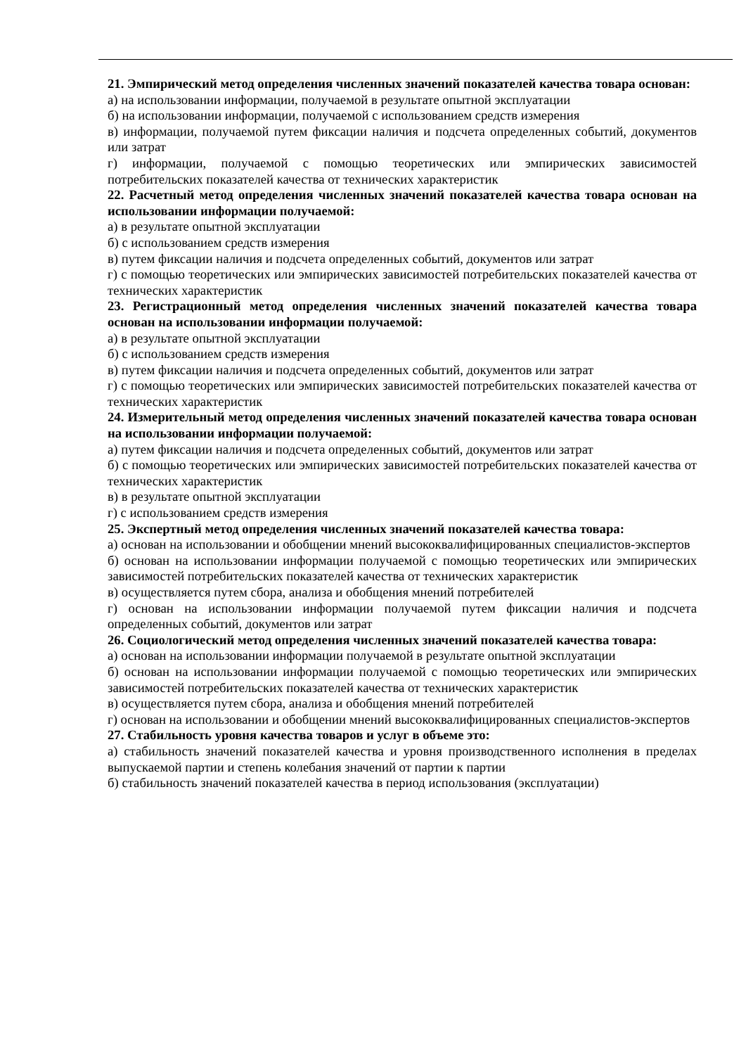21. Эмпирический метод определения численных значений показателей качества товара основан:
а) на использовании информации, получаемой в результате опытной эксплуатации
б) на использовании информации, получаемой с использованием средств измерения
в) информации, получаемой путем фиксации наличия и подсчета определенных событий, документов или затрат
г) информации, получаемой с помощью теоретических или эмпирических зависимостей потребительских показателей качества от технических характеристик
22. Расчетный метод определения численных значений показателей качества товара основан на использовании информации получаемой:
а) в результате опытной эксплуатации
б) с использованием средств измерения
в) путем фиксации наличия и подсчета определенных событий, документов или затрат
г) с помощью теоретических или эмпирических зависимостей потребительских показателей качества от технических характеристик
23. Регистрационный метод определения численных значений показателей качества товара основан на использовании информации получаемой:
а) в результате опытной эксплуатации
б) с использованием средств измерения
в) путем фиксации наличия и подсчета определенных событий, документов или затрат
г) с помощью теоретических или эмпирических зависимостей потребительских показателей качества от технических характеристик
24. Измерительный метод определения численных значений показателей качества товара основан на использовании информации получаемой:
а) путем фиксации наличия и подсчета определенных событий, документов или затрат
б) с помощью теоретических или эмпирических зависимостей потребительских показателей качества от технических характеристик
в) в результате опытной эксплуатации
г) с использованием средств измерения
25. Экспертный метод определения численных значений показателей качества товара:
а) основан на использовании и обобщении мнений высококвалифицированных специалистов-экспертов
б) основан на использовании информации получаемой с помощью теоретических или эмпирических зависимостей потребительских показателей качества от технических характеристик
в) осуществляется путем сбора, анализа и обобщения мнений потребителей
г) основан на использовании информации получаемой путем фиксации наличия и подсчета определенных событий, документов или затрат
26. Социологический метод определения численных значений показателей качества товара:
а) основан на использовании информации получаемой в результате опытной эксплуатации
б) основан на использовании информации получаемой с помощью теоретических или эмпирических зависимостей потребительских показателей качества от технических характеристик
в) осуществляется путем сбора, анализа и обобщения мнений потребителей
г) основан на использовании и обобщении мнений высококвалифицированных специалистов-экспертов
27. Стабильность уровня качества товаров и услуг в объеме это:
а) стабильность значений показателей качества и уровня производственного исполнения в пределах выпускаемой партии и степень колебания значений от партии к партии
б) стабильность значений показателей качества в период использования (эксплуатации)